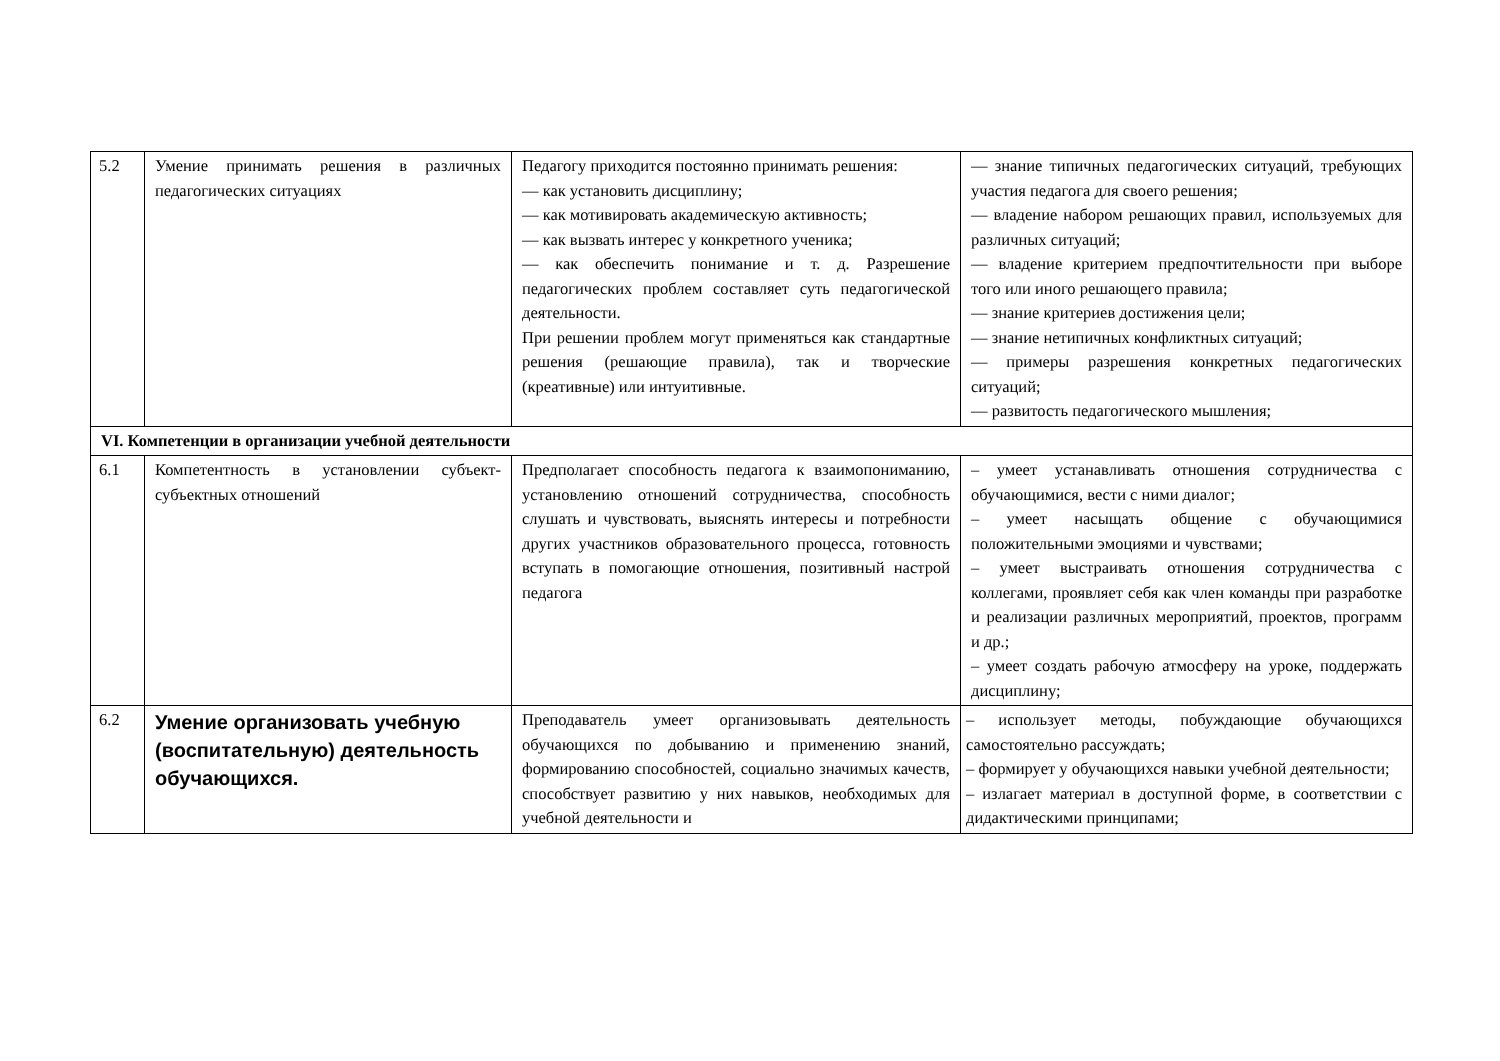| 5.2 | Умение принимать решения в различных педагогических ситуациях | Педагогу приходится постоянно принимать решения: — как установить дисциплину; — как мотивировать академическую активность; — как вызвать интерес у конкретного ученика; — как обеспечить понимание и т. д. Разрешение педагогических проблем составляет суть педагогической деятельности. При решении проблем могут применяться как стандартные решения (решающие правила), так и творческие (креативные) или интуитивные. | — знание типичных педагогических ситуаций, требующих участия педагога для своего решения; — владение набором решающих правил, используемых для различных ситуаций; — владение критерием предпочтительности при выборе того или иного решающего правила; — знание критериев достижения цели; — знание нетипичных конфликтных ситуаций; — примеры разрешения конкретных педагогических ситуаций; — развитость педагогического мышления; |
| VI. Компетенции в организации учебной деятельности | | | |
| 6.1 | Компетентность в установлении субъект-субъектных отношений | Предполагает способность педагога к взаимопониманию, установлению отношений сотрудничества, способность слушать и чувствовать, выяснять интересы и потребности других участников образовательного процесса, готовность вступать в помогающие отношения, позитивный настрой педагога | – умеет устанавливать отношения сотрудничества с обучающимися, вести с ними диалог; – умеет насыщать общение с обучающимися положительными эмоциями и чувствами; – умеет выстраивать отношения сотрудничества с коллегами, проявляет себя как член команды при разработке и реализации различных мероприятий, проектов, программ и др.; – умеет создать рабочую атмосферу на уроке, поддержать дисциплину; |
| 6.2 | Умение организовать учебную (воспитательную) деятельность обучающихся. | Преподаватель умеет организовывать деятельность обучающихся по добыванию и применению знаний, формированию способностей, социально значимых качеств, способствует развитию у них навыков, необходимых для учебной деятельности и | – использует методы, побуждающие обучающихся самостоятельно рассуждать; – формирует у обучающихся навыки учебной деятельности; – излагает материал в доступной форме, в соответствии с дидактическими принципами; |